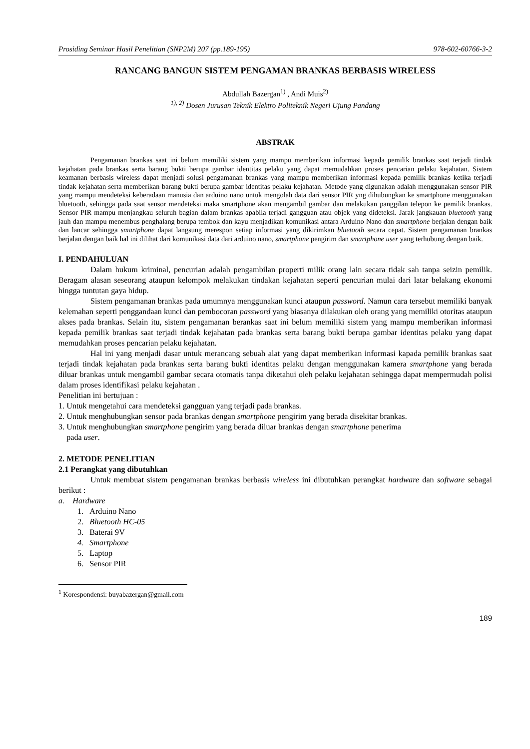Prosiding Seminar Hasil Penelitian (SNP2M) 207 (pp.189-195) 978-602-60766-3-2
RANCANG BANGUN SISTEM PENGAMAN BRANKAS BERBASIS WIRELESS
Abdullah Bazergan<sup>1)</sup> , Andi Muis<sup>2)</sup>
<sup>1), 2)</sup> Dosen Jurusan Teknik Elektro Politeknik Negeri Ujung Pandang
ABSTRAK
Pengamanan brankas saat ini belum memiliki sistem yang mampu memberikan informasi kepada pemilik brankas saat terjadi tindak kejahatan pada brankas serta barang bukti berupa gambar identitas pelaku yang dapat memudahkan proses pencarian pelaku kejahatan. Sistem keamanan berbasis wireless dapat menjadi solusi pengamanan brankas yang mampu memberikan informasi kepada pemilik brankas ketika terjadi tindak kejahatan serta memberikan barang bukti berupa gambar identitas pelaku kejahatan. Metode yang digunakan adalah menggunakan sensor PIR yang mampu mendeteksi keberadaan manusia dan arduino nano untuk mengolah data dari sensor PIR yng dihubungkan ke smartphone menggunakan bluetooth, sehingga pada saat sensor mendeteksi maka smartphone akan mengambil gambar dan melakukan panggilan telepon ke pemilik brankas. Sensor PIR mampu menjangkau seluruh bagian dalam brankas apabila terjadi gangguan atau objek yang dideteksi. Jarak jangkauan bluetooth yang jauh dan mampu menembus penghalang berupa tembok dan kayu menjadikan komunikasi antara Arduino Nano dan smartphone berjalan dengan baik dan lancar sehingga smartphone dapat langsung merespon setiap informasi yang dikirimkan bluetooth secara cepat. Sistem pengamanan brankas berjalan dengan baik hal ini dilihat dari komunikasi data dari arduino nano, smartphone pengirim dan smartphone user yang terhubung dengan baik.
I. PENDAHULUAN
Dalam hukum kriminal, pencurian adalah pengambilan properti milik orang lain secara tidak sah tanpa seizin pemilik. Beragam alasan seseorang ataupun kelompok melakukan tindakan kejahatan seperti pencurian mulai dari latar belakang ekonomi hingga tuntutan gaya hidup.
Sistem pengamanan brankas pada umumnya menggunakan kunci ataupun password. Namun cara tersebut memiliki banyak kelemahan seperti penggandaan kunci dan pembocoran password yang biasanya dilakukan oleh orang yang memiliki otoritas ataupun akses pada brankas. Selain itu, sistem pengamanan berankas saat ini belum memiliki sistem yang mampu memberikan informasi kepada pemilik brankas saat terjadi tindak kejahatan pada brankas serta barang bukti berupa gambar identitas pelaku yang dapat memudahkan proses pencarian pelaku kejahatan.
Hal ini yang menjadi dasar untuk merancang sebuah alat yang dapat memberikan informasi kapada pemilik brankas saat terjadi tindak kejahatan pada brankas serta barang bukti identitas pelaku dengan menggunakan kamera smartphone yang berada diluar brankas untuk mengambil gambar secara otomatis tanpa diketahui oleh pelaku kejahatan sehingga dapat mempermudah polisi dalam proses identifikasi pelaku kejahatan .
Penelitian ini bertujuan :
1. Untuk mengetahui cara mendeteksi gangguan yang terjadi pada brankas.
2. Untuk menghubungkan sensor pada brankas dengan smartphone pengirim yang berada disekitar brankas.
3. Untuk menghubungkan smartphone pengirim yang berada diluar brankas dengan smartphone penerima
pada user.
2. METODE PENELITIAN
2.1 Perangkat yang dibutuhkan
Untuk membuat sistem pengamanan brankas berbasis wireless ini dibutuhkan perangkat hardware dan software sebagai berikut :
a. Hardware
1. Arduino Nano
2. Bluetooth HC-05
3. Baterai 9V
4. Smartphone
5. Laptop
6. Sensor PIR
<sup>1</sup> Korespondensi: buyabazergan@gmail.com
189